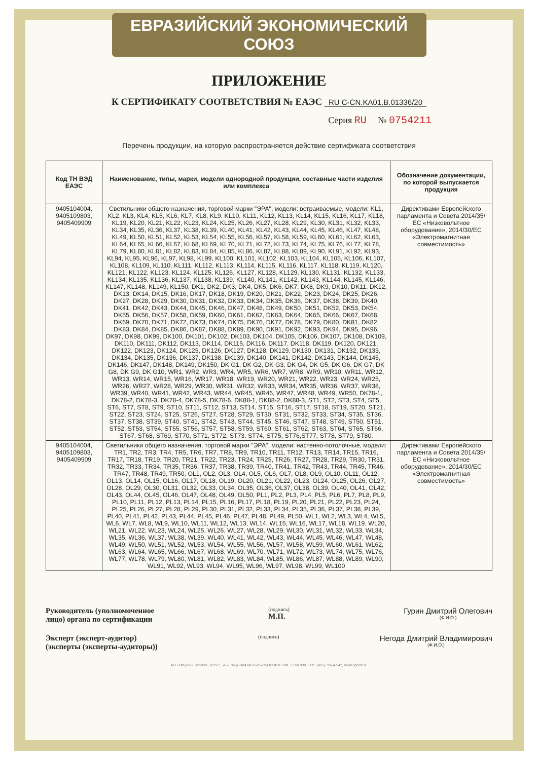ЕВРАЗИЙСКИЙ ЭКОНОМИЧЕСКИЙ СОЮЗ
ПРИЛОЖЕНИЕ
К СЕРТИФИКАТУ СООТВЕТСТВИЯ № ЕАЭС RU C-CN.KA01.B.01336/20
Серия RU № 0754211
Перечень продукции, на которую распространяется действие сертификата соответствия
| Код ТН ВЭД ЕАЭС | Наименование, типы, марки, модели однородной продукции, составные части изделия или комплекса | Обозначение документации, по которой выпускается продукция |
| --- | --- | --- |
| 9405104004, 9405109803, 9405409909 | Светильники общего назначения, торговой марки "ЭРА", модели: встраиваемые, модели: KL1, KL2, KL3, KL4, KL5, KL6, KL7, KL8, KL9, KL10, KL11, KL12, KL13, KL14, KL15, KL16, KL17, KL18, KL19, KL20, KL21, KL22, KL23, KL24, KL25, KL26, KL27, KL28, KL29, KL30, KL31, KL32, KL33, KL34, KL35, KL36, KL37, KL38, KL39, KL40, KL41, KL42, KL43, KL44, KL45, KL46, KL47, KL48, KL49, KL50, KL51, KL52, KL53, KL54, KL55, KL56, KL57, KL58, KL59, KL60, KL61, KL62, KL63, KL64, KL65, KL66, KL67, KL68, KL69, KL70, KL71, KL72, KL73, KL74, KL75, KL76, KL77, KL78, KL79, KL80, KL81, KL82, KL83, KL84, KL85, KL86, KL87, KL88, KL89, KL90, KL91, KL92, KL93, KL94, KL95, KL96, KL97, KL98, KL99, KL100, KL101, KL102, KL103, KL104, KL105, KL106, KL107, KL108, KL109, KL110, KL111, KL112, KL113, KL114, KL115, KL116, KL117, KL118, KL119, KL120, KL121, KL122, KL123, KL124, KL125, KL126, KL127, KL128, KL129, KL130, KL131, KL132, KL133, KL134, KL135, KL136, KL137, KL138, KL139, KL140, KL141, KL142, KL143, KL144, KL145, KL146, KL147, KL148, KL149, KL150, DK1, DK2, DK3, DK4, DK5, DK6, DK7, DK8, DK9, DK10, DK11, DK12, DK13, DK14, DK15, DK16, DK17, DK18, DK19, DK20, DK21, DK22, DK23, DK24, DK25, DK26, DK27, DK28, DK29, DK30, DK31, DK32, DK33, DK34, DK35, DK36, DK37, DK38, DK39, DK40, DK41, DK42, DK43, DK44, DK45, DK46, DK47, DK48, DK49, DK50, DK51, DK52, DK53, DK54, DK55, DK56, DK57, DK58, DK59, DK60, DK61, DK62, DK63, DK64, DK65, DK66, DK67, DK68, DK69, DK70, DK71, DK72, DK73, DK74, DK75, DK76, DK77, DK78, DK79, DK80, DK81, DK82, DK83, DK84, DK85, DK86, DK87, DK88, DK89, DK90, DK91, DK92, DK93, DK94, DK95, DK96, DK97, DK98, DK99, DK100, DK101, DK102, DK103, DK104, DK105, DK106, DK107, DK108, DK109, DK110, DK111, DK112, DK113, DK114, DK115, DK116, DK117, DK118, DK119, DK120, DK121, DK122, DK123, DK124, DK125, DK126, DK127, DK128, DK129, DK130, DK131, DK132, DK133, DK134, DK135, DK136, DK137, DK138, DK139, DK140, DK141, DK142, DK143, DK144, DK145, DK146, DK147, DK148, DK149, DK150, DK G1, DK G2, DK G3, DK G4, DK G5, DK G6, DK G7, DK G8, DK G9, DK G10, WR1, WR2, WR3, WR4, WR5, WR6, WR7, WR8, WR9, WR10, WR11, WR12, WR13, WR14, WR15, WR16, WR17, WR18, WR19, WR20, WR21, WR22, WR23, WR24, WR25, WR26, WR27, WR28, WR29, WR30, WR31, WR32, WR33, WR34, WR35, WR36, WR37, WR38, WR39, WR40, WR41, WR42, WR43, WR44, WR45, WR46, WR47, WR48, WR49, WR50, DK78-1, DK78-2, DK78-3, DK78-4, DK78-5, DK78-6, DK88-1, DK88-2, DK88-3, ST1, ST2, ST3, ST4, ST5, ST6, ST7, ST8, ST9, ST10, ST11, ST12, ST13, ST14, ST15, ST16, ST17, ST18, ST19, ST20, ST21, ST22, ST23, ST24, ST25, ST26, ST27, ST28, ST29, ST30, ST31, ST32, ST33, ST34, ST35, ST36, ST37, ST38, ST39, ST40, ST41, ST42, ST43, ST44, ST45, ST46, ST47, ST48, ST49, ST50, ST51, ST52, ST53, ST54, ST55, ST56, ST57, ST58, ST59, ST60, ST61, ST62, ST63, ST64, ST65, ST66, ST67, ST68, ST69, ST70, ST71, ST72, ST73, ST74, ST75, ST76,ST77, ST78, ST79, ST80. | Директивами Европейского парламента и Совета 2014/35/ЕС «Низковольтное оборудование», 2014/30/ЕС «Электромагнитная совместимость» |
| 9405104004, 9405109803, 9405409909 | Светильники общего назначения, торговой марки "ЭРА", модели: настенно-потолочные, модели: TR1, TR2, TR3, TR4, TR5, TR6, TR7, TR8, TR9, TR10, TR11, TR12, TR13, TR14, TR15, TR16, TR17, TR18, TR19, TR20, TR21, TR22, TR23, TR24, TR25, TR26, TR27, TR28, TR29, TR30, TR31, TR32, TR33, TR34, TR35, TR36, TR37, TR38, TR39, TR40, TR41, TR42, TR43, TR44, TR45, TR46, TR47, TR48, TR49, TR50, OL1, OL2, OL3, OL4, OL5, OL6, OL7, OL8, OL9, OL10, OL11, OL12, OL13, OL14, OL15, OL16, OL17, OL18, OL19, OL20, OL21, OL22, OL23, OL24, OL25, OL26, OL27, OL28, OL29, OL30, OL31, OL32, OL33, OL34, OL35, OL36, OL37, OL38, OL39, OL40, OL41, OL42, OL43, OL44, OL45, OL46, OL47, OL48, OL49, OL50, PL1, PL2, PL3, PL4, PL5, PL6, PL7, PL8, PL9, PL10, PL11, PL12, PL13, PL14, PL15, PL16, PL17, PL18, PL19, PL20, PL21, PL22, PL23, PL24, PL25, PL26, PL27, PL28, PL29, PL30, PL31, PL32, PL33, PL34, PL35, PL36, PL37, PL38, PL39, PL40, PL41, PL42, PL43, PL44, PL45, PL46, PL47, PL48, PL49, PL50, WL1, WL2, WL3, WL4, WL5, WL6, WL7, WL8, WL9, WL10, WL11, WL12, WL13, WL14, WL15, WL16, WL17, WL18, WL19, WL20, WL21, WL22, WL23, WL24, WL25, WL26, WL27, WL28, WL29, WL30, WL31, WL32, WL33, WL34, WL35, WL36, WL37, WL38, WL39, WL40, WL41, WL42, WL43, WL44, WL45, WL46, WL47, WL48, WL49, WL50, WL51, WL52, WL53, WL54, WL55, WL56, WL57, WL58, WL59, WL60, WL61, WL62, WL63, WL64, WL65, WL66, WL67, WL68, WL69, WL70, WL71, WL72, WL73, WL74, WL75, WL76, WL77, WL78, WL79, WL80, WL81, WL82, WL83, WL84, WL85, WL86, WL87, WL88, WL89, WL90, WL91, WL92, WL93, WL94, WL95, WL96, WL97, WL98, WL99, WL100 | Директивами Европейского парламента и Совета 2014/35/ЕС «Низковольтное оборудование», 2014/30/ЕС «Электромагнитная совместимость» |
Руководитель (уполномоченное
лицо) органа по сертификации
(подпись)
М.П.
Гурин Дмитрий Олегович
(Ф.И.О.)
Эксперт (эксперт-аудитор)
(эксперты (эксперты-аудиторы))
(подпись)
Негода Дмитрий Владимирович
(Ф.И.О.)
АО «Опцион», Москва, 2019 г., «Б». Лицензия № 05-05-09/003 ФНС РФ. ТЗ № 938. Тел.: (495) 726-47-42, www.opcion.ru